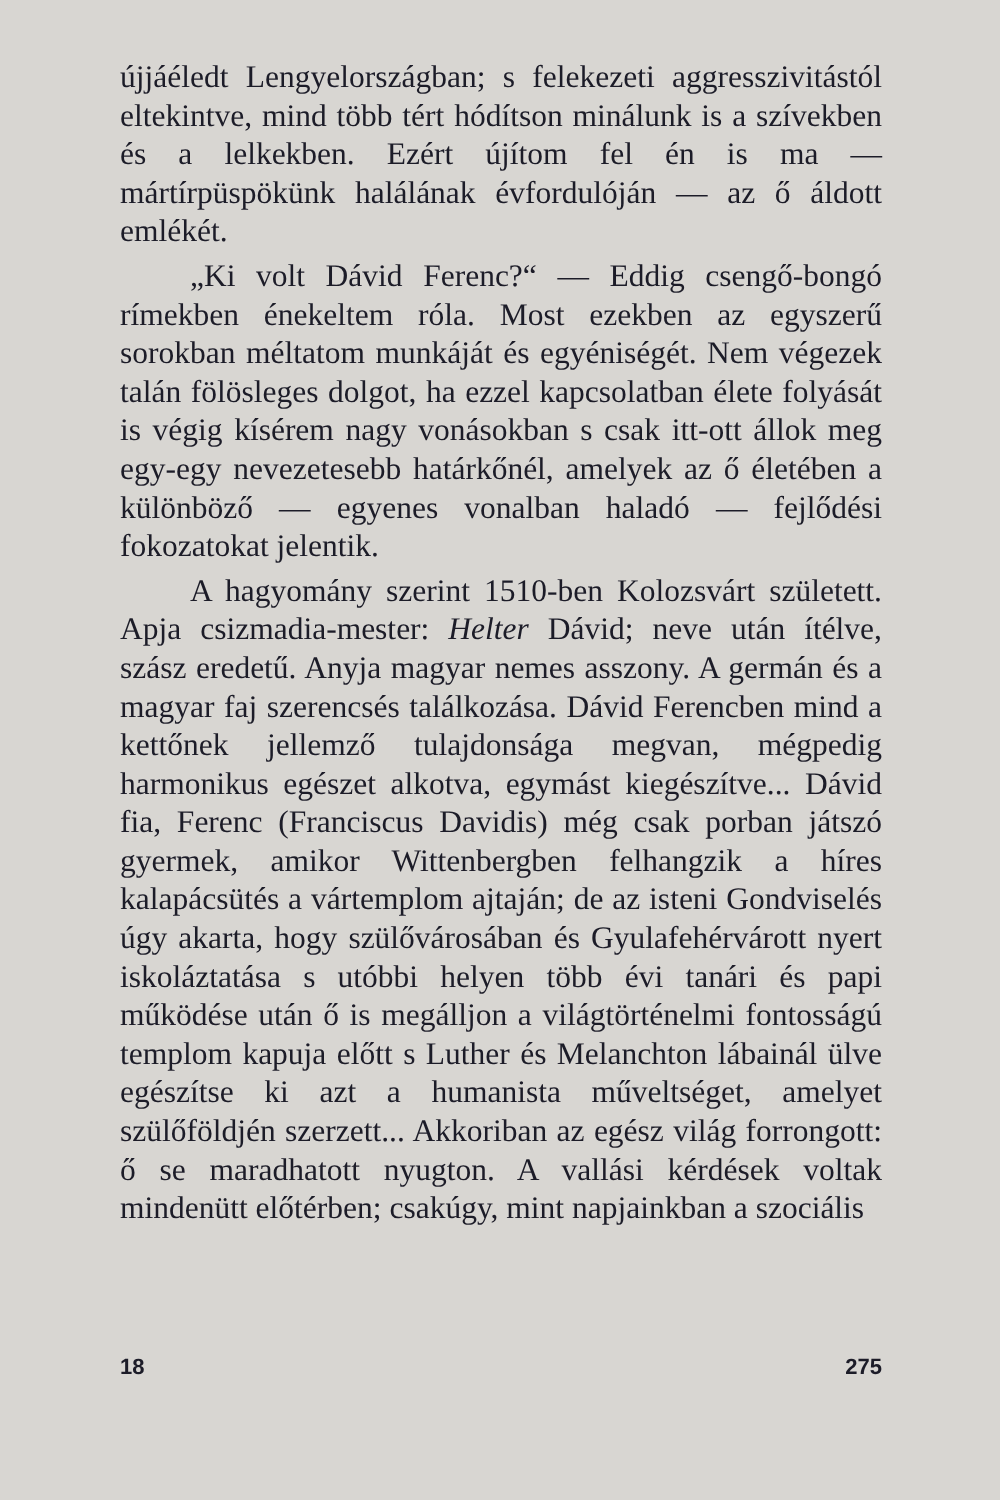újjáéledt Lengyelországban; s felekezeti ag­gresszivitástól eltekintve, mind több tért hódít­son minálunk is a szívekben és a lelkekben. Ezért újítom fel én is ma — mártírpüspökünk halálának évfordulóján — az ő áldott emlékét.
„Ki volt Dávid Ferenc?“ — Eddig csengő-bongó rímekben énekeltem róla. Most ezekben az egyszerű sorokban méltatom munkáját és egyéniségét. Nem végezek talán fölösleges dol­got, ha ezzel kapcsolatban élete folyását is vé­gig kísérem nagy vonásokban s csak itt-ott ál­lok meg egy-egy nevezetesebb határkőnél, ame­lyek az ő életében a különböző — egyenes vo­nalban haladó — fejlődési fokozatokat jelentik.
A hagyomány szerint 1510-ben Kolozsvárt született. Apja csizmadia-mester: Helter Dávid; neve után ítélve, szász eredetű. Anyja magyar nemes asszony. A germán és a magyar faj sze­rencsés találkozása. Dávid Ferencben mind a kettőnek jellemző tulajdonsága megvan, még­pedig harmonikus egészet alkotva, egymást ki­egészítve... Dávid fia, Ferenc (Franciscus Da­vidis) még csak porban játszó gyermek, amikor Wittenbergben felhangzik a híres kalapácsütés a vártemplom ajtaján; de az isteni Gondviselés úgy akarta, hogy szülővárosában és Gyula­fehérvárott nyert iskoláztatása s utóbbi helyen több évi tanári és papi működése után ő is meg­álljon a világtörténelmi fontosságú templom kapuja előtt s Luther és Melanchton lábainál ülve egészítse ki azt a humanista műveltséget, amelyet szülőföldjén szerzett... Akkoriban az egész világ forrongott: ő se maradhatott nyug­ton. A vallási kérdések voltak mindenütt előtér­ben; csakúgy, mint napjainkban a szociális
18 275